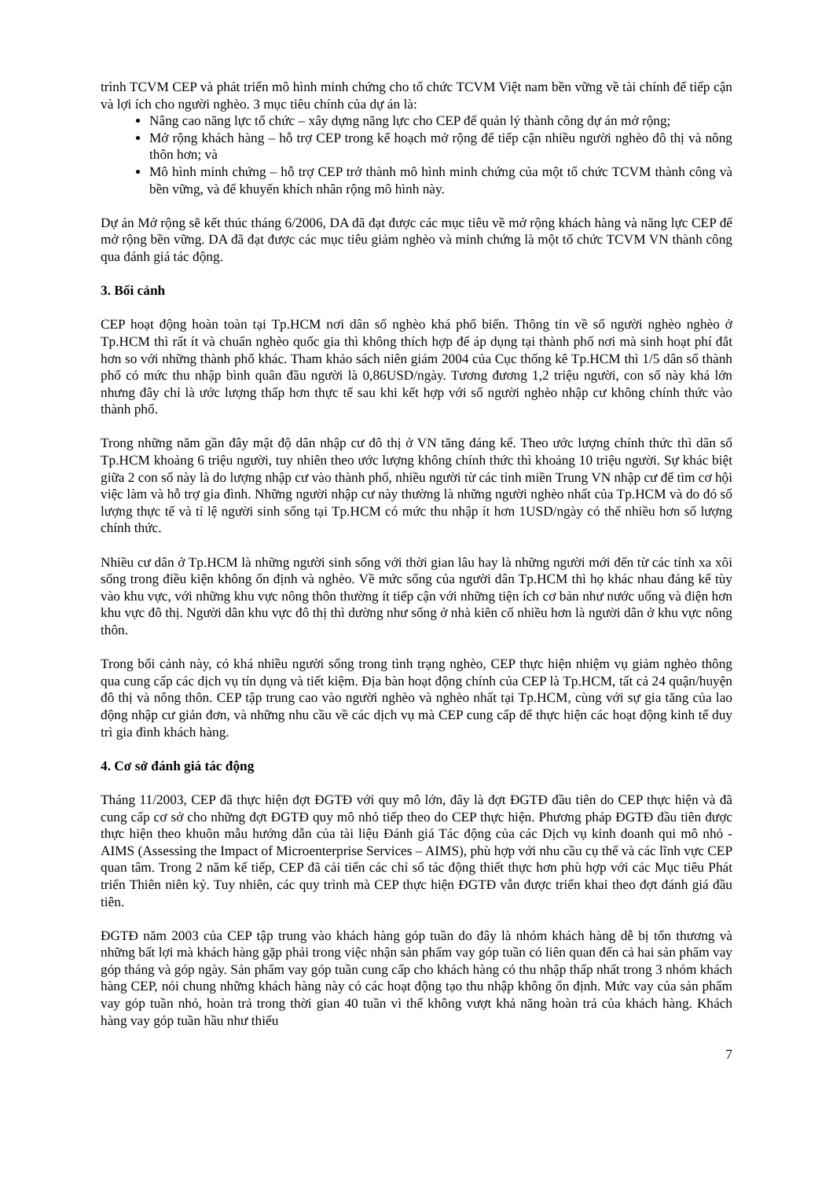trình TCVM CEP và phát triển mô hình minh chứng cho tổ chức TCVM Việt nam bền vững về tài chính để tiếp cận và lợi ích cho người nghèo. 3 mục tiêu chính của dự án là:
Nâng cao năng lực tổ chức – xây dựng năng lực cho CEP để quản lý thành công dự án mở rộng;
Mở rộng khách hàng – hỗ trợ CEP trong kế hoạch mở rộng để tiếp cận nhiều người nghèo đô thị và nông thôn hơn; và
Mô hình minh chứng – hỗ trợ CEP trở thành mô hình minh chứng của một tổ chức TCVM thành công và bền vững, và để khuyến khích nhân rộng mô hình này.
Dự án Mở rộng sẽ kết thúc tháng 6/2006, DA đã đạt được các mục tiêu về mở rộng khách hàng và năng lực CEP để mở rộng bền vững. DA đã đạt được các mục tiêu giảm nghèo và minh chứng là một tổ chức TCVM VN thành công qua đánh giá tác động.
3. Bối cảnh
CEP hoạt động hoàn toàn tại Tp.HCM nơi dân số nghèo khá phổ biến. Thông tin về số người nghèo nghèo ở Tp.HCM thì rất ít và chuẩn nghèo quốc gia thì không thích hợp để áp dụng tại thành phố nơi mà sinh hoạt phí đắt hơn so với những thành phố khác. Tham khảo sách niên giám 2004 của Cục thống kê Tp.HCM thì 1/5 dân số thành phố có mức thu nhập bình quân đầu người là 0,86USD/ngày. Tương đương 1,2 triệu người, con số này khá lớn nhưng đây chỉ là ước lượng thấp hơn thực tế sau khi kết hợp với số người nghèo nhập cư không chính thức vào thành phố.
Trong những năm gần đây mật độ dân nhập cư đô thị ở VN tăng đáng kể. Theo ước lượng chính thức thì dân số Tp.HCM khoảng 6 triệu người, tuy nhiên theo ước lượng không chính thức thì khoảng 10 triệu người. Sự khác biệt giữa 2 con số này là do lượng nhập cư vào thành phố, nhiều người từ các tỉnh miền Trung VN nhập cư để tìm cơ hội việc làm và hỗ trợ gia đình. Những người nhập cư này thường là những người nghèo nhất của Tp.HCM và do đó số lượng thực tế và tỉ lệ người sinh sống tại Tp.HCM có mức thu nhập ít hơn 1USD/ngày có thể nhiều hơn số lượng chính thức.
Nhiều cư dân ở Tp.HCM là những người sinh sống với thời gian lâu hay là những người mới đến từ các tỉnh xa xôi sống trong điều kiện không ổn định và nghèo. Về mức sống của người dân Tp.HCM thì họ khác nhau đáng kể tùy vào khu vực, với những khu vực nông thôn thường ít tiếp cận với những tiện ích cơ bản như nước uống và điện hơn khu vực đô thị. Người dân khu vực đô thị thì dường như sống ở nhà kiên cố nhiều hơn là người dân ở khu vực nông thôn.
Trong bối cảnh này, có khá nhiều người sống trong tình trạng nghèo, CEP thực hiện nhiệm vụ giảm nghèo thông qua cung cấp các dịch vụ tín dụng và tiết kiệm. Địa bàn hoạt động chính của CEP là Tp.HCM, tất cả 24 quận/huyện đô thị và nông thôn. CEP tập trung cao vào người nghèo và nghèo nhất tại Tp.HCM, cùng với sự gia tăng của lao động nhập cư giản đơn, và những nhu cầu về các dịch vụ mà CEP cung cấp để thực hiện các hoạt động kinh tế duy trì gia đình khách hàng.
4. Cơ sở đánh giá tác động
Tháng 11/2003, CEP đã thực hiện đợt ĐGTĐ với quy mô lớn, đây là đợt ĐGTĐ đầu tiên do CEP thực hiện và đã cung cấp cơ sở cho những đợt ĐGTĐ quy mô nhỏ tiếp theo do CEP thực hiện. Phương pháp ĐGTĐ đầu tiên được thực hiện theo khuôn mẫu hướng dẫn của tài liệu Đánh giá Tác động của các Dịch vụ kinh doanh qui mô nhỏ - AIMS (Assessing the Impact of Microenterprise Services – AIMS), phù hợp với nhu cầu cụ thể và các lĩnh vực CEP quan tâm. Trong 2 năm kế tiếp, CEP đã cải tiến các chỉ số tác động thiết thực hơn phù hợp với các Mục tiêu Phát triển Thiên niên kỷ. Tuy nhiên, các quy trình mà CEP thực hiện ĐGTĐ vẫn được triển khai theo đợt đánh giá đầu tiên.
ĐGTĐ năm 2003 của CEP tập trung vào khách hàng góp tuần do đây là nhóm khách hàng dễ bị tổn thương và những bất lợi mà khách hàng gặp phải trong việc nhận sản phẩm vay góp tuần có liên quan đến cả hai sản phẩm vay góp tháng và góp ngày. Sản phẩm vay góp tuần cung cấp cho khách hàng có thu nhập thấp nhất trong 3 nhóm khách hàng CEP, nói chung những khách hàng này có các hoạt động tạo thu nhập không ổn định. Mức vay của sản phẩm vay góp tuần nhỏ, hoàn trả trong thời gian 40 tuần vì thế không vượt khả năng hoàn trả của khách hàng. Khách hàng vay góp tuần hầu như thiếu
7